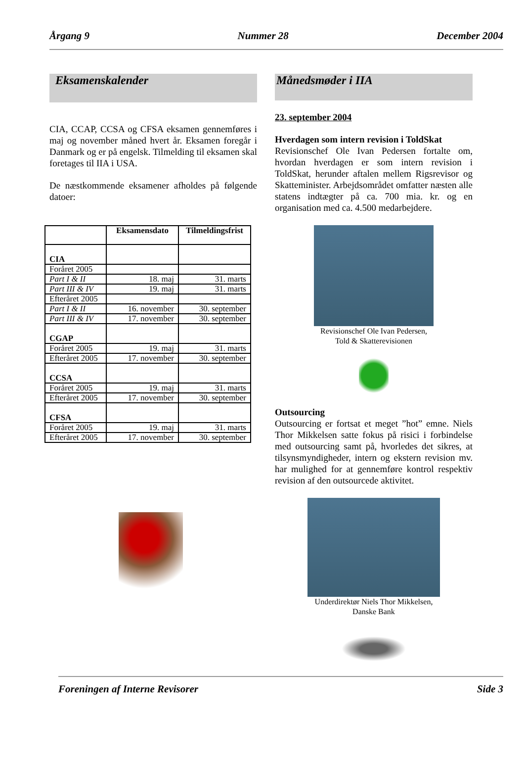Årgang 9 Nummer 28 December 2004
Eksamenskalender
CIA, CCAP, CCSA og CFSA eksamen gennemføres i maj og november måned hvert år. Eksamen foregår i Danmark og er på engelsk. Tilmelding til eksamen skal foretages til IIA i USA.
De næstkommende eksamener afholdes på følgende datoer:
| | Eksamensdato | Tilmeldingsfrist |
| --- | --- | --- |
| CIA | | |
| Foråret 2005 | | |
| Part I & II | 18. maj | 31. marts |
| Part III & IV | 19. maj | 31. marts |
| Efteråret 2005 | | |
| Part I & II | 16. november | 30. september |
| Part III & IV | 17. november | 30. september |
| CGAP | | |
| Foråret 2005 | 19. maj | 31. marts |
| Efteråret 2005 | 17. november | 30. september |
| CCSA | | |
| Foråret 2005 | 19. maj | 31. marts |
| Efteråret 2005 | 17. november | 30. september |
| CFSA | | |
| Foråret 2005 | 19. maj | 31. marts |
| Efteråret 2005 | 17. november | 30. september |
Månedsmøder i IIA
23. september 2004
Hverdagen som intern revision i ToldSkat
Revisionschef Ole Ivan Pedersen fortalte om, hvordan hverdagen er som intern revision i ToldSkat, herunder aftalen mellem Rigsrevisor og Skatteminister. Arbejdsområdet omfatter næsten alle statens indtægter på ca. 700 mia. kr. og en organisation med ca. 4.500 medarbejdere.
Revisionschef Ole Ivan Pedersen,
Told & Skatterevisionen
Outsourcing
Outsourcing er fortsat et meget ”hot” emne. Niels Thor Mikkelsen satte fokus på risici i forbindelse med outsourcing samt på, hvorledes det sikres, at tilsynsmyndigheder, intern og ekstern revision mv. har mulighed for at gennemføre kontrol respektiv revision af den outsourcede aktivitet.
Underdirektør Niels Thor Mikkelsen,
Danske Bank
Foreningen af Interne Revisorer Side 3